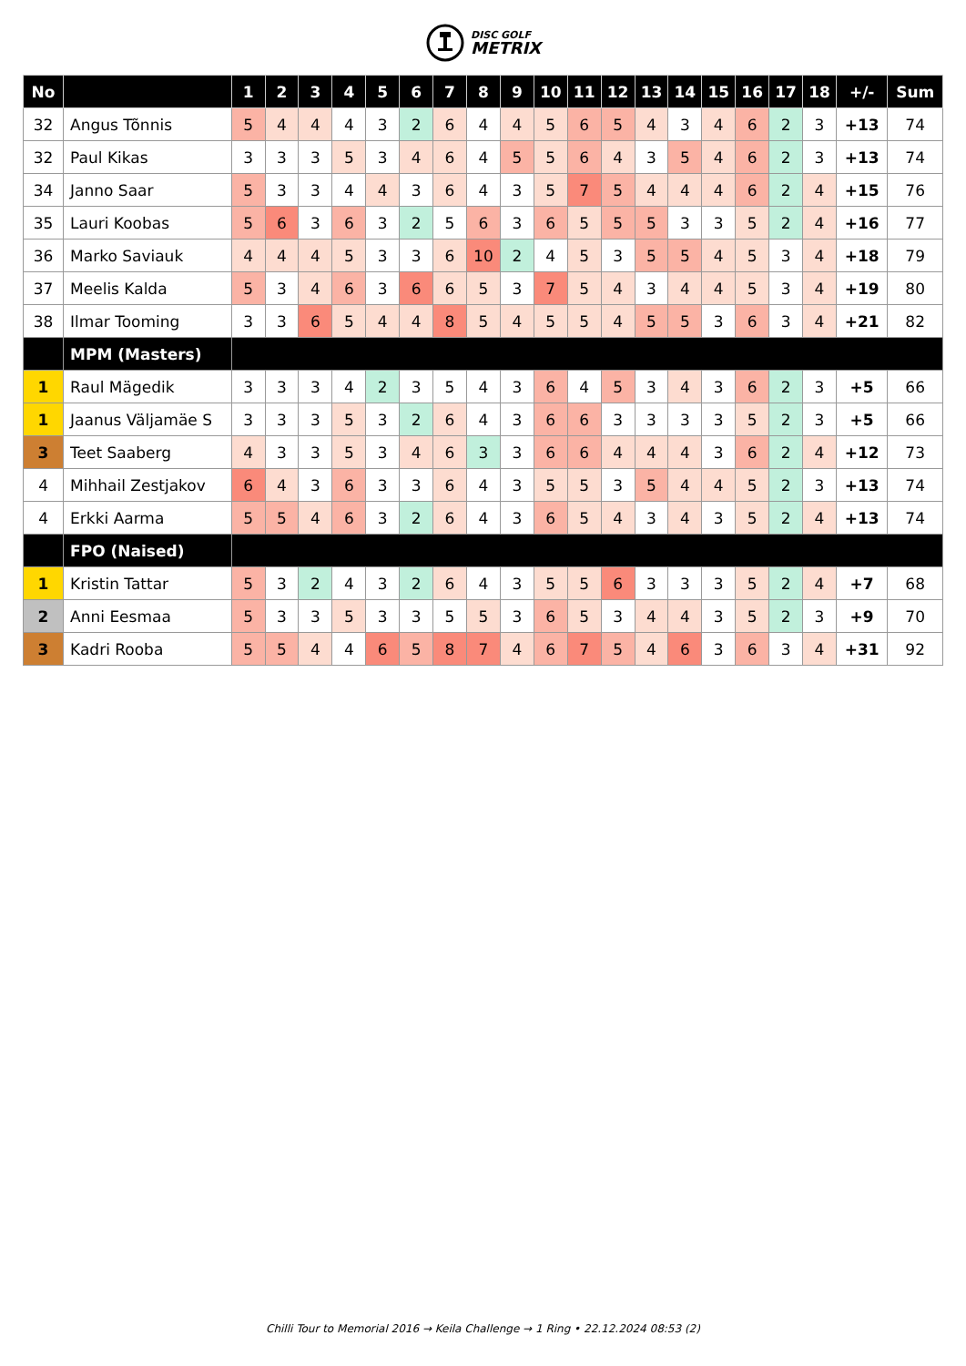DISC GOLF
METRIX
| No | | 1 | 2 | 3 | 4 | 5 | 6 | 7 | 8 | 9 | 10 | 11 | 12 | 13 | 14 | 15 | 16 | 17 | 18 | +/- | Sum |
| --- | --- | --- | --- | --- | --- | --- | --- | --- | --- | --- | --- | --- | --- | --- | --- | --- | --- | --- | --- | --- | --- |
| 32 | Angus Tõnnis | 5 | 4 | 4 | 4 | 3 | 2 | 6 | 4 | 4 | 5 | 6 | 5 | 4 | 3 | 4 | 6 | 2 | 3 | +13 | 74 |
| 32 | Paul Kikas | 3 | 3 | 3 | 5 | 3 | 4 | 6 | 4 | 5 | 5 | 6 | 4 | 3 | 5 | 4 | 6 | 2 | 3 | +13 | 74 |
| 34 | Janno Saar | 5 | 3 | 3 | 4 | 4 | 3 | 6 | 4 | 3 | 5 | 7 | 5 | 4 | 4 | 4 | 6 | 2 | 4 | +15 | 76 |
| 35 | Lauri Koobas | 5 | 6 | 3 | 6 | 3 | 2 | 5 | 6 | 3 | 6 | 5 | 5 | 5 | 3 | 3 | 5 | 2 | 4 | +16 | 77 |
| 36 | Marko Saviauk | 4 | 4 | 4 | 5 | 3 | 3 | 6 | 10 | 2 | 4 | 5 | 3 | 5 | 5 | 4 | 5 | 3 | 4 | +18 | 79 |
| 37 | Meelis Kalda | 5 | 3 | 4 | 6 | 3 | 6 | 6 | 5 | 3 | 7 | 5 | 4 | 3 | 4 | 4 | 5 | 3 | 4 | +19 | 80 |
| 38 | Ilmar Tooming | 3 | 3 | 6 | 5 | 4 | 4 | 8 | 5 | 4 | 5 | 5 | 4 | 5 | 5 | 3 | 6 | 3 | 4 | +21 | 82 |
| | MPM (Masters) | | | | | | | | | | | | | | | | | | | | |
| 1 | Raul Mägedik | 3 | 3 | 3 | 4 | 2 | 3 | 5 | 4 | 3 | 6 | 4 | 5 | 3 | 4 | 3 | 6 | 2 | 3 | +5 | 66 |
| 1 | Jaanus Väljamäe S | 3 | 3 | 3 | 5 | 3 | 2 | 6 | 4 | 3 | 6 | 6 | 3 | 3 | 3 | 3 | 5 | 2 | 3 | +5 | 66 |
| 3 | Teet Saaberg | 4 | 3 | 3 | 5 | 3 | 4 | 6 | 3 | 3 | 6 | 6 | 4 | 4 | 4 | 3 | 6 | 2 | 4 | +12 | 73 |
| 4 | Mihhail Zestjakov | 6 | 4 | 3 | 6 | 3 | 3 | 6 | 4 | 3 | 5 | 5 | 3 | 5 | 4 | 4 | 5 | 2 | 3 | +13 | 74 |
| 4 | Erkki Aarma | 5 | 5 | 4 | 6 | 3 | 2 | 6 | 4 | 3 | 6 | 5 | 4 | 3 | 4 | 3 | 5 | 2 | 4 | +13 | 74 |
| | FPO (Naised) | | | | | | | | | | | | | | | | | | | | |
| 1 | Kristin Tattar | 5 | 3 | 2 | 4 | 3 | 2 | 6 | 4 | 3 | 5 | 5 | 6 | 3 | 3 | 3 | 5 | 2 | 4 | +7 | 68 |
| 2 | Anni Eesmaa | 5 | 3 | 3 | 5 | 3 | 3 | 5 | 5 | 3 | 6 | 5 | 3 | 4 | 4 | 3 | 5 | 2 | 3 | +9 | 70 |
| 3 | Kadri Rooba | 5 | 5 | 4 | 4 | 6 | 5 | 8 | 7 | 4 | 6 | 7 | 5 | 4 | 6 | 3 | 6 | 3 | 4 | +31 | 92 |
Chilli Tour to Memorial 2016 → Keila Challenge → 1 Ring • 22.12.2024 08:53 (2)